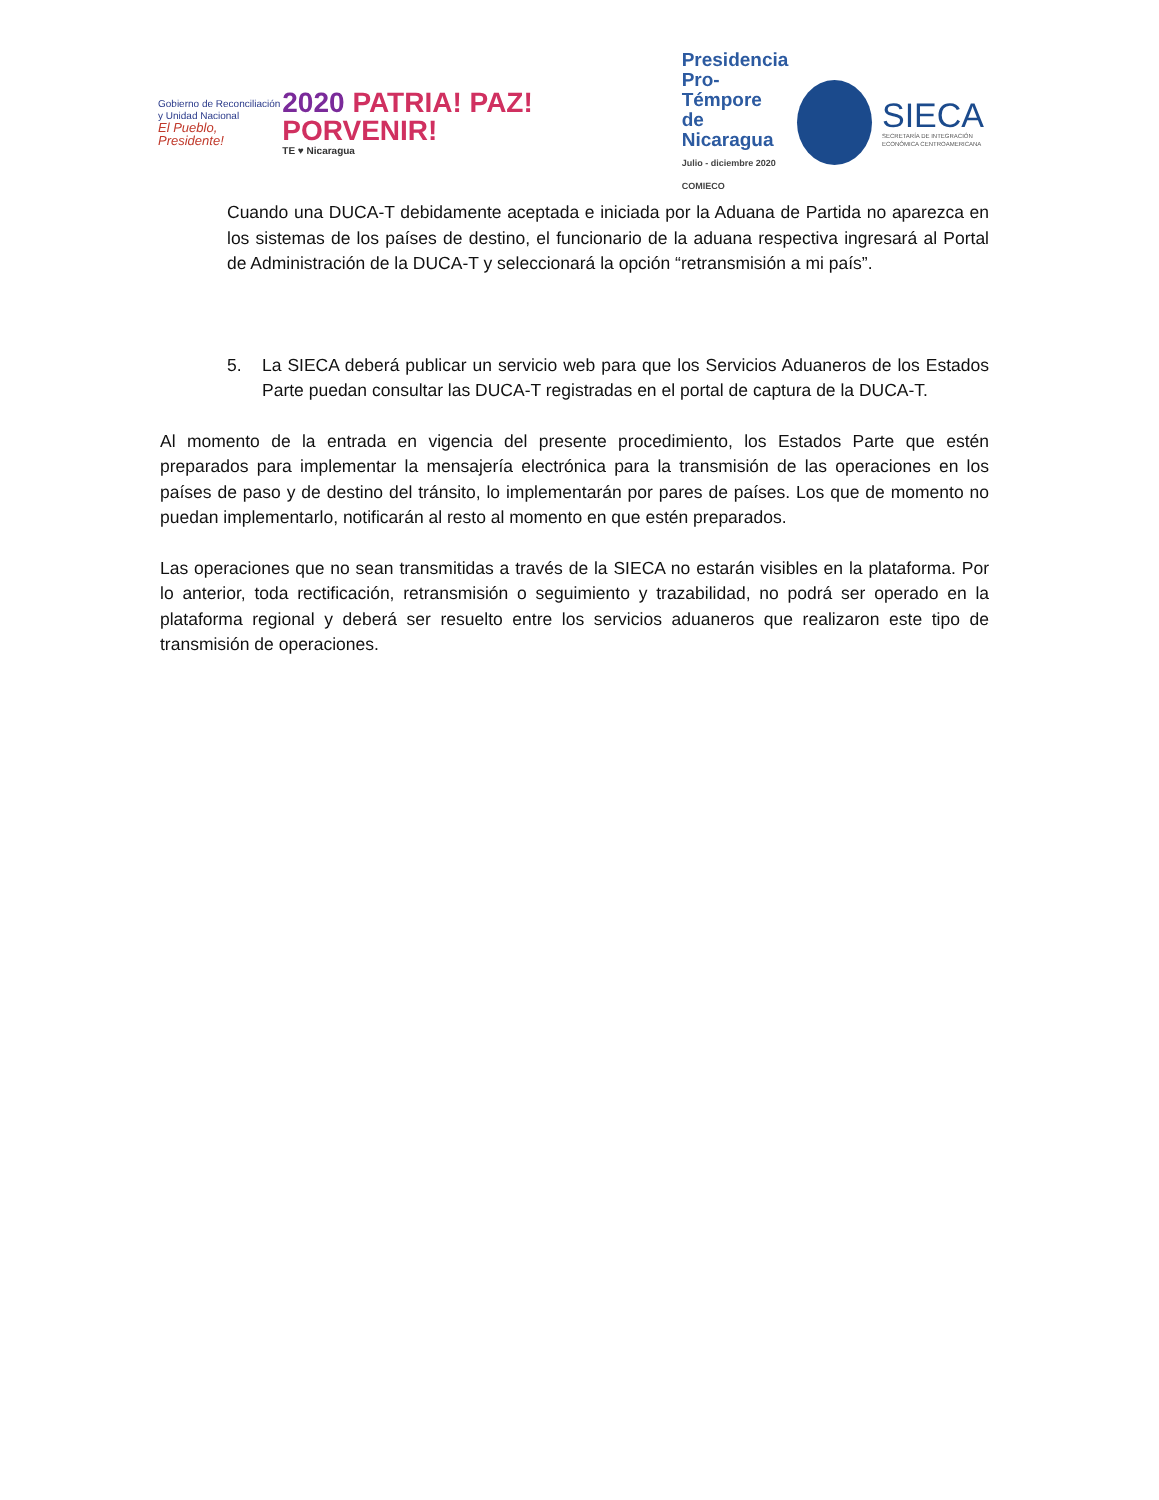Gobierno de Reconciliación
y Unidad Nacional
El Pueblo, Presidente!
2020 PATRIA! PAZ! PORVENIR!
TE ♥ Nicaragua
Presidencia
Pro-Témpore
de Nicaragua
Julio - diciembre 2020
COMIECO
SIECA
SECRETARÍA DE INTEGRACIÓN
ECONÓMICA CENTROAMERICANA
Cuando una DUCA-T debidamente aceptada e iniciada por la Aduana de Partida no aparezca en los sistemas de los países de destino, el funcionario de la aduana respectiva ingresará al Portal de Administración de la DUCA-T y seleccionará la opción “retransmisión a mi país”.
5. La SIECA deberá publicar un servicio web para que los Servicios Aduaneros de los Estados Parte puedan consultar las DUCA-T registradas en el portal de captura de la DUCA-T.
Al momento de la entrada en vigencia del presente procedimiento, los Estados Parte que estén preparados para implementar la mensajería electrónica para la transmisión de las operaciones en los países de paso y de destino del tránsito, lo implementarán por pares de países. Los que de momento no puedan implementarlo, notificarán al resto al momento en que estén preparados.
Las operaciones que no sean transmitidas a través de la SIECA no estarán visibles en la plataforma. Por lo anterior, toda rectificación, retransmisión o seguimiento y trazabilidad, no podrá ser operado en la plataforma regional y deberá ser resuelto entre los servicios aduaneros que realizaron este tipo de transmisión de operaciones.